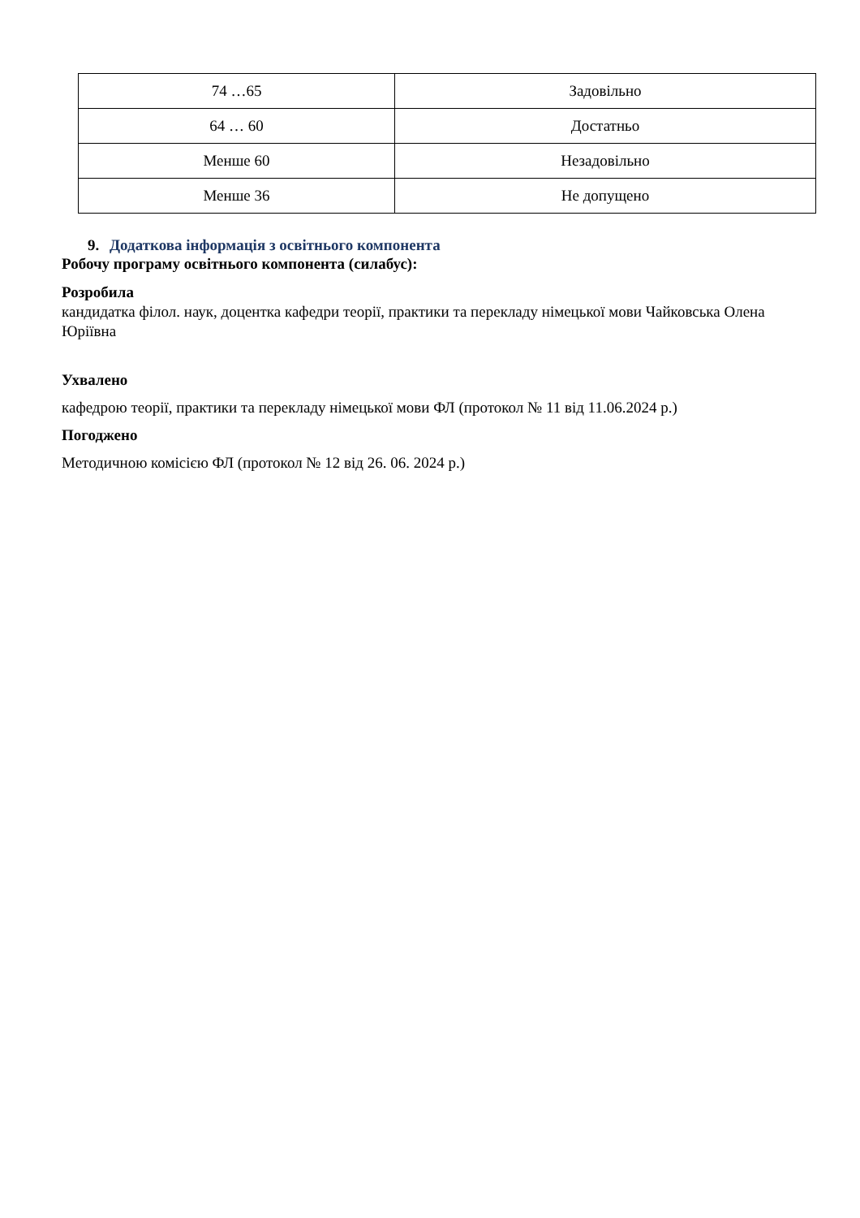| 74 …65 | Задовільно |
| 64 … 60 | Достатньо |
| Менше 60 | Незадовільно |
| Менше 36 | Не допущено |
9. Додаткова інформація з освітнього компонента
Робочу програму освітнього компонента (силабус):
Розробила
кандидатка філол. наук, доцентка кафедри теорії, практики та перекладу німецької мови Чайковська Олена Юріївна
Ухвалено
кафедрою теорії, практики та перекладу німецької мови ФЛ (протокол № 11 від 11.06.2024 р.)
Погоджено
Методичною комісією ФЛ (протокол № 12 від 26. 06. 2024 р.)